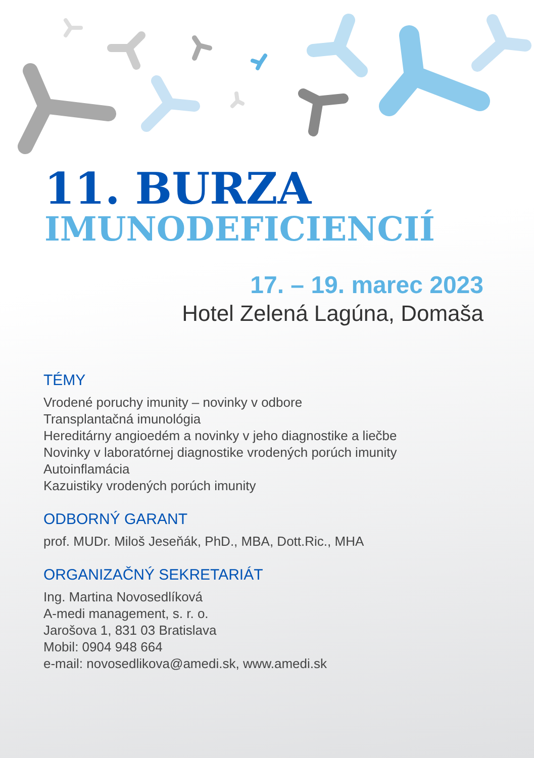11. BURZA
IMUNODEFICIENCIÍ
17. – 19. marec 2023
Hotel Zelená Lagúna, Domaša
TÉMY
Vrodené poruchy imunity – novinky v odbore
Transplantačná imunológia
Hereditárny angioedém a novinky v jeho diagnostike a liečbe
Novinky v laboratórnej diagnostike vrodených porúch imunity
Autoinflamácia
Kazuistiky vrodených porúch imunity
ODBORNÝ GARANT
prof. MUDr. Miloš Jeseňák, PhD., MBA, Dott.Ric., MHA
ORGANIZAČNÝ SEKRETARIÁT
Ing. Martina Novosedlíková
A-medi management, s. r. o.
Jarošova 1, 831 03 Bratislava
Mobil: 0904 948 664
e-mail: novosedlikova@amedi.sk, www.amedi.sk